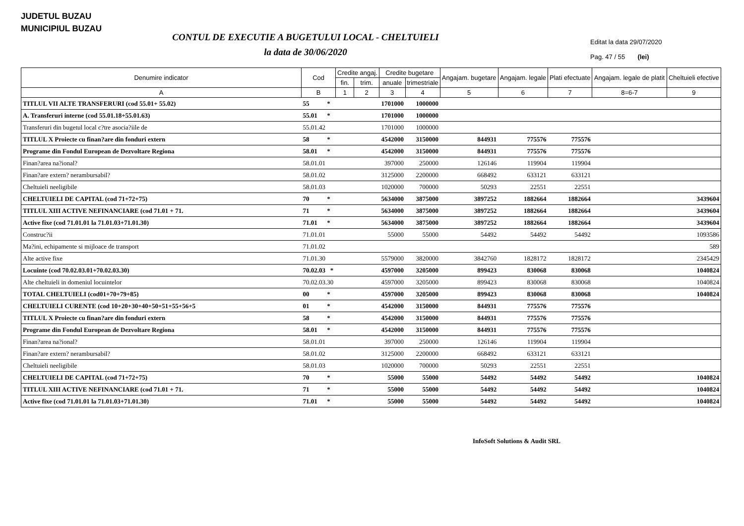JUDETUL BUZAU
MUNICIPIUL BUZAU
CONTUL DE EXECUTIE A BUGETULUI LOCAL - CHELTUIELI
la data de 30/06/2020
Editat la data 29/07/2020
Pag. 47 / 55 (lei)
| Denumire indicator | Cod | Credite angaj. | | Credite bugetare | | Angajam. bugetare | Angajam. legale | Plati efectuate | Angajam. legale de platit | Cheltuieli efective |
| --- | --- | --- | --- | --- | --- | --- | --- | --- | --- | --- |
| | | fin. | trim. | anuale | trimestriale | | | | | |
| A | B | 1 | 2 | 3 | 4 | 5 | 6 | 7 | 8=6-7 | 9 |
| TITLUL VII ALTE TRANSFERURI (cod 55.01+ 55.02) | 55 * | | | 1701000 | 1000000 | | | | | |
| A. Transferuri interne (cod 55.01.18+55.01.63) | 55.01 * | | | 1701000 | 1000000 | | | | | |
| Transferuri din bugetul local c?tre asocia?iile de | 55.01.42 | | | 1701000 | 1000000 | | | | | |
| TITLUL X Proiecte cu finan?are din fonduri extern | 58 * | | | 4542000 | 3150000 | 844931 | 775576 | 775576 | | |
| Programe din Fondul European de Dezvoltare Regiona | 58.01 * | | | 4542000 | 3150000 | 844931 | 775576 | 775576 | | |
| Finan?area na?ional? | 58.01.01 | | | 397000 | 250000 | 126146 | 119904 | 119904 | | |
| Finan?are extern? nerambursabil? | 58.01.02 | | | 3125000 | 2200000 | 668492 | 633121 | 633121 | | |
| Cheltuieli neeligibile | 58.01.03 | | | 1020000 | 700000 | 50293 | 22551 | 22551 | | |
| CHELTUIELI DE CAPITAL (cod 71+72+75) | 70 * | | | 5634000 | 3875000 | 3897252 | 1882664 | 1882664 | | 3439604 |
| TITLUL XIII ACTIVE NEFINANCIARE (cod 71.01 + 71. | 71 * | | | 5634000 | 3875000 | 3897252 | 1882664 | 1882664 | | 3439604 |
| Active fixe (cod 71.01.01 la 71.01.03+71.01.30) | 71.01 * | | | 5634000 | 3875000 | 3897252 | 1882664 | 1882664 | | 3439604 |
| Construc?ii | 71.01.01 | | | 55000 | 55000 | 54492 | 54492 | 54492 | | 1093586 |
| Ma?ini, echipamente si mijloace de transport | 71.01.02 | | | | | | | | | 589 |
| Alte active fixe | 71.01.30 | | | 5579000 | 3820000 | 3842760 | 1828172 | 1828172 | | 2345429 |
| Locuinte (cod 70.02.03.01+70.02.03.30) | 70.02.03 * | | | 4597000 | 3205000 | 899423 | 830068 | 830068 | | 1040824 |
| Alte cheltuieli in domeniul locuintelor | 70.02.03.30 | | | 4597000 | 3205000 | 899423 | 830068 | 830068 | | 1040824 |
| TOTAL CHELTUIELI (cod01+70+79+85) | 00 * | | | 4597000 | 3205000 | 899423 | 830068 | 830068 | | 1040824 |
| CHELTUIELI CURENTE (cod 10+20+30+40+50+51+55+56+5 | 01 * | | | 4542000 | 3150000 | 844931 | 775576 | 775576 | | |
| TITLUL X Proiecte cu finan?are din fonduri extern | 58 * | | | 4542000 | 3150000 | 844931 | 775576 | 775576 | | |
| Programe din Fondul European de Dezvoltare Regiona | 58.01 * | | | 4542000 | 3150000 | 844931 | 775576 | 775576 | | |
| Finan?area na?ional? | 58.01.01 | | | 397000 | 250000 | 126146 | 119904 | 119904 | | |
| Finan?are extern? nerambursabil? | 58.01.02 | | | 3125000 | 2200000 | 668492 | 633121 | 633121 | | |
| Cheltuieli neeligibile | 58.01.03 | | | 1020000 | 700000 | 50293 | 22551 | 22551 | | |
| CHELTUIELI DE CAPITAL (cod 71+72+75) | 70 * | | | 55000 | 55000 | 54492 | 54492 | 54492 | | 1040824 |
| TITLUL XIII ACTIVE NEFINANCIARE (cod 71.01 + 71. | 71 * | | | 55000 | 55000 | 54492 | 54492 | 54492 | | 1040824 |
| Active fixe (cod 71.01.01 la 71.01.03+71.01.30) | 71.01 * | | | 55000 | 55000 | 54492 | 54492 | 54492 | | 1040824 |
InfoSoft Solutions & Audit SRL